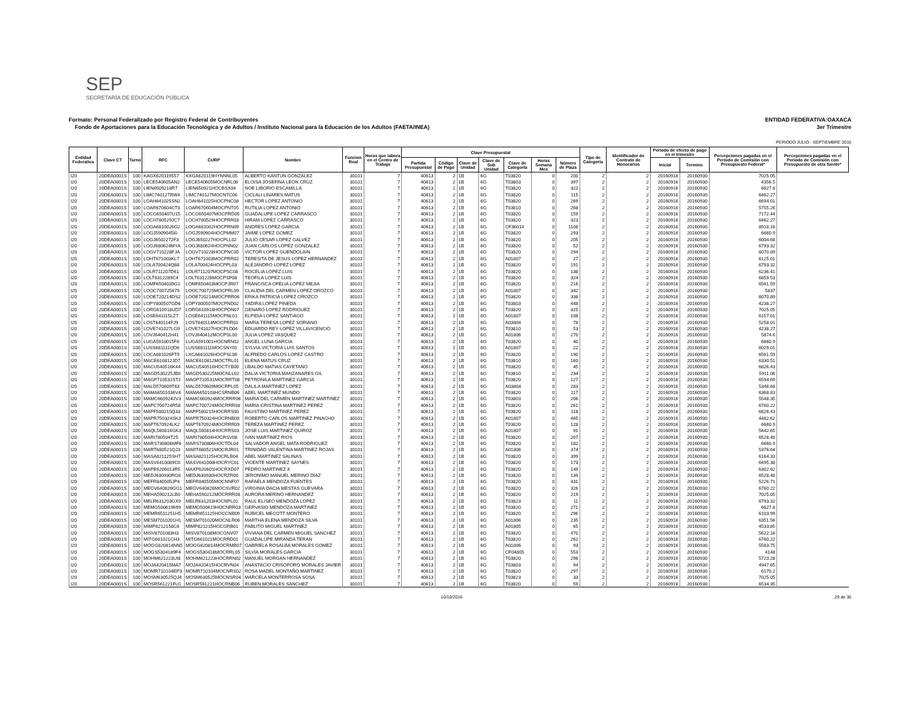SEP
SECRETARÍA DE EDUCACIÓN PÚBLICA
Formato: Personal Federalizado por Registro Federal de Contribuyentes
Fondo de Aportaciones para la Educación Tecnológica y de Adultos / Instituto Nacional para la Educación de los Adultos (FAETA/INEA)
ENTIDAD FEDERATIVA:OAXACA
3er Trimestre
PERIODO JULIO - SEPTIEMBRE 2016
| Entidad Federativa | Clave CT | Turno | RFC | CURP | Nombre | Funcion Real | Horas que labora en el Centro de Trabajo | Clave Presupuestal | | | | | | | Tipo de Categoría | Identificador de Contrato de Honorarios | Periodo de efecto de pago en el trimestre | | Percepciones pagadas en el Periodo de Comisión con Presupuesto Federal* | Percepciones pagadas en el Periodo de Comisión con Presupuesto de otra fuente* |
| --- | --- | --- | --- | --- | --- | --- | --- | --- | --- | --- | --- | --- | --- | --- | --- | --- | --- | --- | --- | --- |
| | | | | | | | | Partida Presupuestal | Código de Pago | Clave de Unidad | Clave de Sub Unidad | Clave de Categoría | Horas Semana Mes | Número de Plaza | | | Inicial | Termino | | |
| I20 | 20DEA0001S | 100 | KAGX620119557 | KXGA620119HYNNNL05 | ALBERTO KANTUN GONZALEZ | 30101 | 7 | 40613 | 2 | 1B | 6G | T03820 | 0 | 200 | 2 | 2 | 20160916 | 20160930 | 7025.05 | |
| I20 | 20DEA0001S | 100 | LECE540605AN2 | LECE540605MOCNRL06 | ELOISA JOSEFINA LEON CRUZ | 30101 | 7 | 40613 | 2 | 1B | 6G | T03803 | 0 | 397 | 2 | 2 | 20160916 | 20160930 | 4356.5 | |
| I20 | 20DEA0001S | 100 | LIEN6509218R7 | LIEN650921HOCBSX04 | NOE LIBORIO ESCAMILLA | 30101 | 7 | 40613 | 2 | 1B | 6G | T03820 | 0 | 322 | 2 | 2 | 20160916 | 20160930 | 6627.8 | |
| I20 | 20DEA0001S | 100 | LIMC740127RW4 | LIMC740127MOCNTC06 | CICLALI LINARES MATUS | 30101 | 7 | 40613 | 2 | 1B | 6G | T03820 | 0 | 115 | 2 | 2 | 20160916 | 20160930 | 6462.27 | |
| I20 | 20DEA0001S | 100 | LOAH641025SN2 | LOAH641025HOCPNC08 | HECTOR LOPEZ ANTONIO | 30101 | 7 | 40613 | 2 | 1B | 6G | T03820 | 0 | 269 | 2 | 2 | 20160916 | 20160930 | 6694.01 | |
| I20 | 20DEA0001S | 100 | LOAR670604CT0 | LOAR670604MOCPNT05 | RUTILIA LOPEZ ANTONIO | 30101 | 7 | 40613 | 2 | 1B | 6G | T03810 | 0 | 268 | 2 | 2 | 20160916 | 20160930 | 5755.26 | |
| I20 | 20DEA0001S | 100 | LOCG650407U15 | LOCG650407MOCPRD05 | GUADALUPE LOPEZ CARRASCO | 30101 | 7 | 40613 | 2 | 1B | 6G | T03820 | 0 | 159 | 2 | 2 | 20160916 | 20160930 | 7172.44 | |
| I20 | 20DEA0001S | 100 | LOCH780529JC7 | LOCH780529HOCPRR03 | HIRAM LOPEZ CARRASCO | 30101 | 7 | 40613 | 2 | 1B | 6G | T03820 | 0 | 323 | 2 | 2 | 20160916 | 20160930 | 6462.27 | |
| I20 | 20DEA0001S | 100 | LOGA6810026G2 | LOGA681002HOCPRN09 | ANDRES LOPEZ GARCIA | 30101 | 7 | 40613 | 2 | 1B | 6G | CF36014 | 0 | 1108 | 2 | 2 | 20160916 | 20160930 | 8918.16 | |
| I20 | 20DEA0001S | 100 | LOGJ5909045I0 | LOGJ590904HOCPMM07 | JAIME LOPEZ GOMEZ | 30101 | 7 | 40613 | 2 | 1B | 6G | T03820 | 0 | 293 | 2 | 2 | 20160916 | 20160930 | 6660.9 | |
| I20 | 20DEA0001S | 100 | LOGJ6502272F3 | LOGJ650227HOCPLL02 | JULIO CESAR LOPEZ GALVEZ | 30101 | 7 | 40613 | 2 | 1B | 6G | T03820 | 0 | 205 | 2 | 2 | 20160916 | 20160930 | 6004.68 | |
| I20 | 20DEA0001S | 100 | LOGJ680624MYA | LOGJ680624HOCPNN02 | JUAN CARLOS LOPEZ GONZALEZ | 30101 | 7 | 40613 | 2 | 1B | 6G | T03820 | 0 | 52 | 2 | 2 | 20160916 | 20160930 | 6793.32 | |
| I20 | 20DEA0001S | 100 | LOGV710228FJA | LOGV710228HOCPNC05 | VICTOR LOPEZ GUENDOLAIN | 30101 | 7 | 40613 | 2 | 1B | 6G | T03820 | 0 | 294 | 2 | 2 | 20160916 | 20160930 | 6070.89 | |
| I20 | 20DEA0001S | 100 | LOHT671003KL7 | LOHT671003MOCPRR02 | TERESITA DE JESUS LOPEZ HERNANDEZ | 30101 | 7 | 40613 | 2 | 1B | 6G | A01807 | 0 | 27 | 2 | 2 | 20160916 | 20160930 | 6125.01 | |
| I20 | 20DEA0001S | 100 | LOLA700424Q88 | LOLA700424HOCPPL03 | ALEJANDRO LOPEZ LOPEZ | 30101 | 7 | 40613 | 2 | 1B | 6G | T03820 | 0 | 191 | 2 | 2 | 20160916 | 20160930 | 6793.32 | |
| I20 | 20DEA0001S | 100 | LOLR711207D61 | LOLR711207MOCPSC08 | ROCELIA LOPEZ LUIS | 30101 | 7 | 40613 | 2 | 1B | 6G | T03820 | 0 | 138 | 2 | 2 | 20160916 | 20160930 | 6236.41 | |
| I20 | 20DEA0001S | 100 | LOLT6312289C4 | LOLT631228MOCPSF08 | TEOFILA LOPEZ LUIS | 30101 | 7 | 40613 | 2 | 1B | 6G | T03820 | 0 | 324 | 2 | 2 | 20160916 | 20160930 | 6859.53 | |
| I20 | 20DEA0001S | 100 | LOMF6504039G1 | LOMF650403MOCPJR07 | FRANCISCA OFELIA LOPEZ MEJIA | 30101 | 7 | 40613 | 2 | 1B | 6G | T03820 | 0 | 216 | 2 | 2 | 20160916 | 20160930 | 6561.59 | |
| I20 | 20DEA0001S | 100 | LOOC700725679 | LOOC700725MOCPRL09 | CLAUDIA DEL CARMEN LOPEZ OROZCO | 30101 | 7 | 40613 | 2 | 1B | 6G | A01807 | 0 | 342 | 2 | 2 | 20160916 | 20160930 | 5837 | |
| I20 | 20DEA0001S | 100 | LOOE720214DS2 | LOOE720214MOCPRR06 | ERIKA PATRICIA LOPEZ OROZCO | 30101 | 7 | 40613 | 2 | 1B | 6G | T03820 | 0 | 338 | 2 | 2 | 20160916 | 20160930 | 6070.89 | |
| I20 | 20DEA0001S | 100 | LOPY800507GD6 | LOPY800507MOCPND02 | YADIRA LOPEZ PINEDA | 30101 | 7 | 40613 | 2 | 1B | 6G | T03803 | 0 | 448 | 2 | 2 | 20160916 | 20160930 | 4238.27 | |
| I20 | 20DEA0001S | 100 | LORG610918UD7 | LORG610918HOCPDN07 | GENARO LOPEZ RODRIGUEZ | 30101 | 7 | 40613 | 2 | 1B | 6G | T03820 | 0 | 325 | 2 | 2 | 20160916 | 20160930 | 7025.05 | |
| I20 | 20DEA0001S | 100 | LOSE641115LZ7 | LOSE641115MOCPNL01 | ELPIDIA LOPEZ SANTIAGO | 30101 | 7 | 40613 | 2 | 1B | 6G | A01807 | 0 | 108 | 2 | 2 | 20160916 | 20160930 | 6157.01 | |
| I20 | 20DEA0001S | 100 | LOST640114FJ9 | LOST640114MOCPRR01 | MARIA TERESA LOPEZ SORIANO | 30101 | 7 | 40613 | 2 | 1B | 6G | A03804 | 0 | 78 | 2 | 2 | 20160916 | 20160930 | 5258.01 | |
| I20 | 20DEA0001S | 100 | LOVE741027LG9 | LOVE741027HOCPLD04 | EDUARDO REY LOPEZ VILLAVICENCIO | 30101 | 7 | 40613 | 2 | 1B | 6G | T03810 | 0 | 53 | 2 | 2 | 20160916 | 20160930 | 4238.27 | |
| I20 | 20DEA0001S | 100 | LOVJ640412H41 | LOVJ640412MOCPSL00 | JULIA LOPEZ VASQUEZ | 30101 | 7 | 40613 | 2 | 1B | 6G | A01806 | 0 | 270 | 2 | 2 | 20160916 | 20160930 | 5874.6 | |
| I20 | 20DEA0001S | 100 | LUGA5910015F6 | LUGA591001HOCNRN02 | ANGEL LUNA GARCIA | 30101 | 7 | 40613 | 2 | 1B | 6G | T03820 | 0 | 40 | 2 | 2 | 20160916 | 20160930 | 6660.9 | |
| I20 | 20DEA0001S | 100 | LUSS681111QD6 | LUSS681111MOCSNY01 | SYLVIA VICTORIA LUIS SANTOS | 30101 | 7 | 40613 | 2 | 1B | 6G | A01807 | 0 | 22 | 2 | 2 | 20160916 | 20160930 | 6029.01 | |
| I20 | 20DEA0001S | 100 | LOCA681026FT9 | LXCA681026HOCPSL06 | ALFREDO CARLOS LOPEZ CASTRO | 30101 | 7 | 40613 | 2 | 1B | 6G | T03820 | 0 | 190 | 2 | 2 | 20160916 | 20160930 | 6561.59 | |
| I20 | 20DEA0001S | 100 | MACE610812JD7 | MACE610812MOCTRL01 | ELENA MATUS CRUZ | 30101 | 7 | 40613 | 2 | 1B | 6G | T03810 | 0 | 160 | 2 | 2 | 20160916 | 20160930 | 6330.51 | |
| I20 | 20DEA0001S | 100 | MACU540516K44 | MACU540516HOCTYB00 | UBALDO MATIAS CAYETANO | 30101 | 7 | 40613 | 2 | 1B | 6G | T03820 | 0 | 45 | 2 | 2 | 20160916 | 20160930 | 6826.43 | |
| I20 | 20DEA0001S | 100 | MAGD530225JB0 | MAGD530225MOCNLL02 | DALIA VICTORIA MANZANARES GIL | 30101 | 7 | 40613 | 2 | 1B | 6G | T03810 | 0 | 234 | 2 | 2 | 20160916 | 20160930 | 5911.06 | |
| I20 | 20DEA0001S | 100 | MAGP710531ST2 | MAGP710531MOCRRT08 | PETRONILA MARTINEZ GARCIA | 30101 | 7 | 40613 | 2 | 1B | 6G | T03820 | 0 | 127 | 2 | 2 | 20160916 | 20160930 | 6594.69 | |
| I20 | 20DEA0001S | 100 | MALD570609T63 | MALD570609MOCRPL05 | DALILA MARTINEZ LOPEZ | 30101 | 7 | 40613 | 2 | 1B | 6G | A03804 | 0 | 283 | 2 | 2 | 20160916 | 20160930 | 5346.68 | |
| I20 | 20DEA0001S | 100 | MAMA6501036V4 | MAMA650103HCSRNB06 | ABEL MARTINEZ MUNDO | 30101 | 7 | 40613 | 2 | 1B | 6G | T03820 | 0 | 117 | 2 | 2 | 20160916 | 20160930 | 6368.83 | |
| I20 | 20DEA0001S | 100 | MAMC6609242V3 | MAMC660924MOCRRR06 | MARIA DEL CARMEN MARTINEZ MARTINEZ | 30101 | 7 | 40613 | 2 | 1B | 6G | T03803 | 0 | 206 | 2 | 2 | 20160916 | 20160930 | 5548.35 | |
| I20 | 20DEA0001S | 100 | MAPC700724R58 | MAPC700724MOCRRR08 | MARIA CRISTINA MARTINEZ PEREZ | 30101 | 7 | 40613 | 2 | 1B | 6G | T03820 | 0 | 261 | 2 | 2 | 20160916 | 20160930 | 6760.22 | |
| I20 | 20DEA0001S | 100 | MAPF580215Q33 | MAPF580215HOCRRS00 | FAUSTINO MARTINEZ PEREZ | 30101 | 7 | 40613 | 2 | 1B | 6G | T03820 | 0 | 118 | 2 | 2 | 20160916 | 20160930 | 6826.43 | |
| I20 | 20DEA0001S | 100 | MAPR750324SK3 | MAPR750324HOCRNB08 | ROBERTO CARLOS MARTINEZ PINACHO | 30101 | 7 | 40613 | 2 | 1B | 6G | A01807 | 0 | 465 | 2 | 2 | 20160916 | 20160930 | 4482.62 | |
| I20 | 20DEA0001S | 100 | MAPT670924LK2 | MAPT670924MOCRRR09 | TEREZA MARTINEZ PEREZ | 30101 | 7 | 40613 | 2 | 1B | 6G | T03820 | 0 | 128 | 2 | 2 | 20160916 | 20160930 | 6660.9 | |
| I20 | 20DEA0001S | 100 | MAQL560814GK3 | MAQL560814HOCRRS03 | JOSE LUIS MARTINEZ QUIROZ | 30101 | 7 | 40613 | 2 | 1B | 6G | A01807 | 0 | 91 | 2 | 2 | 20160916 | 20160930 | 5442.65 | |
| I20 | 20DEA0001S | 100 | MARI780504T25 | MARI780504HOCRSV08 | IVAN MARTINEZ RIOS | 30101 | 7 | 40613 | 2 | 1B | 6G | T03820 | 0 | 207 | 2 | 2 | 20160916 | 20160930 | 6528.48 | |
| I20 | 20DEA0001S | 100 | MARS730806MF6 | MARS730806HOCTDL04 | SALVADOR ANGEL MATA RODRIGUEZ | 30101 | 7 | 40613 | 2 | 1B | 6G | T03820 | 0 | 182 | 2 | 2 | 20160916 | 20160930 | 6660.9 | |
| I20 | 20DEA0001S | 100 | MART680521QJ3 | MART680521MOCRJR01 | TRINIDAD VALENTINA MARTINEZ ROJAS | 30101 | 7 | 40613 | 2 | 1B | 6G | A01806 | 0 | 374 | 2 | 2 | 20160916 | 20160930 | 5376.64 | |
| I20 | 20DEA0001S | 100 | MASA821125SH7 | MASA821125HOCRLB04 | ABEL MARTINEZ SALINAS | 30101 | 7 | 40613 | 2 | 1B | 6G | T03820 | 0 | 399 | 2 | 2 | 20160916 | 20160930 | 6164.33 | |
| I20 | 20DEA0001S | 100 | MASV6410089C0 | MASV641008HOCRYC01 | VICENTE MARTINEZ SAYNES | 30101 | 7 | 40613 | 2 | 1B | 6G | T03820 | 0 | 173 | 2 | 2 | 20160916 | 20160930 | 6495.38 | |
| I20 | 20DEA0001S | 100 | MAPE6206013R5 | MAXP620601HOCRXD07 | PEDRO MARTINEZ X | 30101 | 7 | 40613 | 2 | 1B | 6G | T03820 | 0 | 149 | 2 | 2 | 20160916 | 20160930 | 6302.62 | |
| I20 | 20DEA0001S | 100 | MEDJ630930RG6 | MEDJ630930HOCRZR00 | JERONIMO MANUEL MERINO DIAZ | 30101 | 7 | 40613 | 2 | 1B | 6G | T03820 | 0 | 139 | 2 | 2 | 20160916 | 20160930 | 6528.48 | |
| I20 | 20DEA0001S | 100 | MEFR840505JP4 | MEFR840505MOCNNF07 | RAFAELA MENDOZA FUENTES | 30101 | 7 | 40613 | 2 | 1B | 6G | T03820 | 0 | 431 | 2 | 2 | 20160916 | 20160930 | 5226.71 | |
| I20 | 20DEA0001S | 100 | MEGV640826GG1 | MEGV640826MOCSVR02 | VIRGINIA DACIA MESTAS GUEVARA | 30101 | 7 | 40613 | 2 | 1B | 6G | T03820 | 0 | 326 | 2 | 2 | 20160916 | 20160930 | 6760.22 | |
| I20 | 20DEA0001S | 100 | MEHA590212LB0 | MEHA590212MOCRRR08 | AURORA MERINO HERNANDEZ | 30101 | 7 | 40613 | 2 | 1B | 6G | T03820 | 0 | 219 | 2 | 2 | 20160916 | 20160930 | 7025.05 | |
| I20 | 20DEA0001S | 100 | MELR631203GX9 | MELR631203HOCNPL01 | RAUL ELISEO MENDOZA LOPEZ | 30101 | 7 | 40613 | 2 | 1B | 6G | T03823 | 0 | 11 | 2 | 2 | 20160916 | 20160930 | 6793.32 | |
| I20 | 20DEA0001S | 100 | MEMG500619699 | MEMG500619HOCNRR03 | GERVASIO MENDOZA MARTINEZ | 30101 | 7 | 40613 | 2 | 1B | 6G | T03820 | 0 | 271 | 2 | 2 | 20160916 | 20160930 | 6627.8 | |
| I20 | 20DEA0001S | 100 | MEMR6511251H5 | MEMR651125HOCCNB09 | RUBICEL MECOTT MONTERO | 30101 | 7 | 40613 | 2 | 1B | 6G | T03820 | 0 | 296 | 2 | 2 | 20160916 | 20160930 | 6103.99 | |
| I20 | 20DEA0001S | 100 | MESM7010201H1 | MESM701020MOCNLR06 | MARTHA ELENA MENDOZA SILVA | 30101 | 7 | 40613 | 2 | 1B | 6G | A01806 | 0 | 235 | 2 | 2 | 20160916 | 20160930 | 6351.56 | |
| I20 | 20DEA0001S | 100 | MIMP8212158C6 | MIMP821215HOCGRB01 | PABLITO MIGUEL MARTINEZ | 30101 | 7 | 40613 | 2 | 1B | 6G | A01805 | 0 | 65 | 2 | 2 | 20160916 | 20160930 | 4533.85 | |
| I20 | 20DEA0001S | 100 | MISV8701083H3 | MISV870108MOCGNV07 | VIVIANA DEL CARMEN MIGUEL SANCHEZ | 30101 | 7 | 40613 | 2 | 1B | 6G | T03820 | 0 | 470 | 2 | 2 | 20160916 | 20160930 | 5622.16 | |
| I20 | 20DEA0001S | 100 | MITG661021CH3 | MITG661021MOCRRD01 | GUADALUPE MIRANDA TERAN | 30101 | 7 | 40613 | 2 | 1B | 6G | T03820 | 0 | 262 | 2 | 2 | 20160916 | 20160930 | 6760.22 | |
| I20 | 20DEA0001S | 100 | MOGG820814NN5 | MOGG820814MOCRMB07 | GABRIELA ROSALBA MORALES GOMEZ | 30101 | 7 | 40613 | 2 | 1B | 6G | A01806 | 0 | 93 | 2 | 2 | 20160916 | 20160930 | 5583.75 | |
| I20 | 20DEA0001S | 100 | MOGS5304189F4 | MOGS530418MOCRRL05 | SILVIA MORALES GARCIA | 30101 | 7 | 40613 | 2 | 1B | 6G | CF04805 | 0 | 553 | 2 | 2 | 20160916 | 20160930 | 4148 | |
| I20 | 20DEA0001S | 100 | MOHM621223UI8 | MOHM621223HOCRRN02 | MANUEL MORGAN HERNANDEZ | 30101 | 7 | 40613 | 2 | 1B | 6G | T03820 | 0 | 298 | 2 | 2 | 20160916 | 20160930 | 5723.28 | |
| I20 | 20DEA0001S | 100 | MOJA420415MA7 | MOJA420415HOCRVN04 | ANASTACIO CRISOFORO MORALES JAVIER | 30101 | 7 | 40613 | 2 | 1B | 6G | T03803 | 0 | 94 | 2 | 2 | 20160916 | 20160930 | 4947.65 | |
| I20 | 20DEA0001S | 100 | MOMR710104EP3 | MOMR710104MOCNRS02 | ROSA MADEL MONTAÑO MARTINEZ | 30101 | 7 | 40613 | 2 | 1B | 6G | T03820 | 0 | 297 | 2 | 2 | 20160916 | 20160930 | 6170.2 | |
| I20 | 20DEA0001S | 100 | MOSM630525QJ4 | MOSM630525MOCNSR04 | MARCELA MONTERROSA SOSA | 30101 | 7 | 40613 | 2 | 1B | 6G | T03823 | 0 | 33 | 2 | 2 | 20160916 | 20160930 | 7025.05 | |
| I20 | 20DEA0001S | 100 | MOSR561221FU1 | MOSR561221HOCRNB06 | RUBEN MORALES SANCHEZ | 30101 | 7 | 40613 | 2 | 1B | 6G | T03820 | 0 | 59 | 2 | 2 | 20160916 | 20160930 | 6534.35 | |
10/10/2016 29 de 36